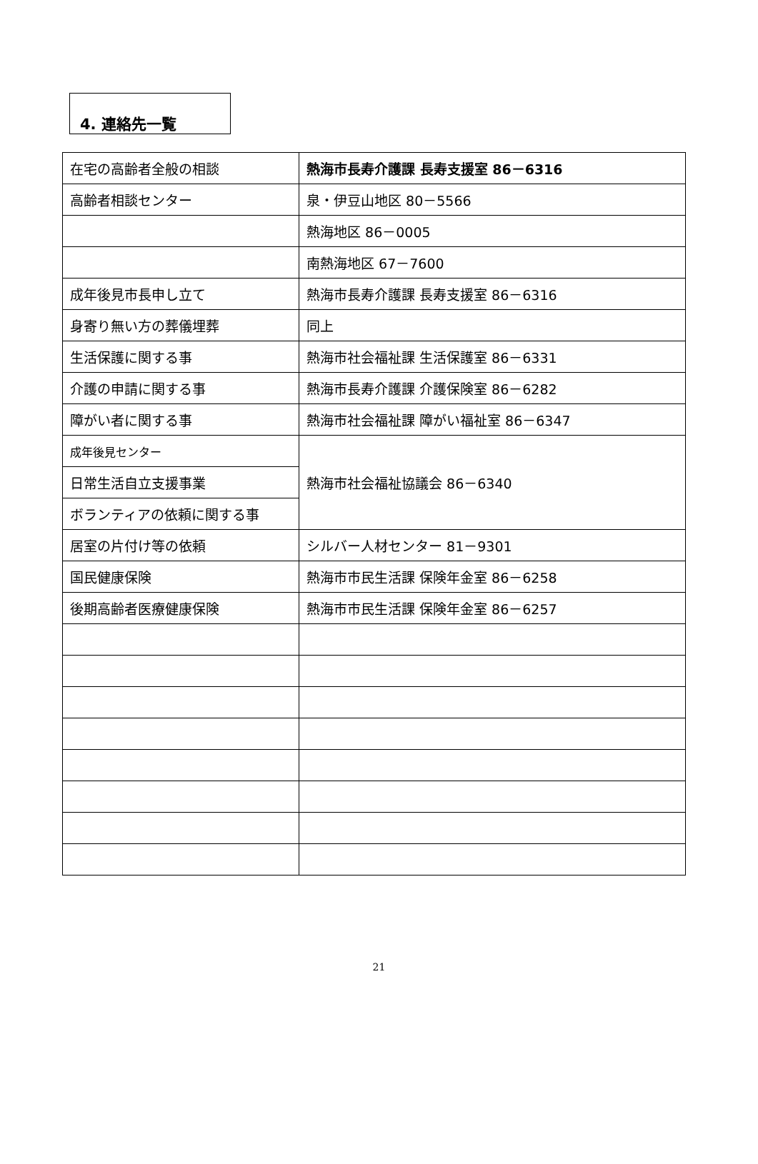4. 連絡先一覧
| 在宅の高齢者全般の相談 | 熱海市長寿介護課 長寿支援室 86－6316 |
| 高齢者相談センター | 泉・伊豆山地区 80－5566 |
| | 熱海地区 86－0005 |
| | 南熱海地区 67－7600 |
| 成年後見市長申し立て | 熱海市長寿介護課 長寿支援室 86－6316 |
| 身寄り無い方の葬儀埋葬 | 同上 |
| 生活保護に関する事 | 熱海市社会福祉課 生活保護室 86－6331 |
| 介護の申請に関する事 | 熱海市長寿介護課 介護保険室 86－6282 |
| 障がい者に関する事 | 熱海市社会福祉課 障がい福祉室 86－6347 |
| 成年後見センター | 熱海市社会福祉協議会 86－6340 |
| 日常生活自立支援事業 | |
| ボランティアの依頼に関する事 | |
| 居室の片付け等の依頼 | シルバー人材センター 81－9301 |
| 国民健康保険 | 熱海市市民生活課 保険年金室 86－6258 |
| 後期高齢者医療健康保険 | 熱海市市民生活課 保険年金室 86－6257 |
21